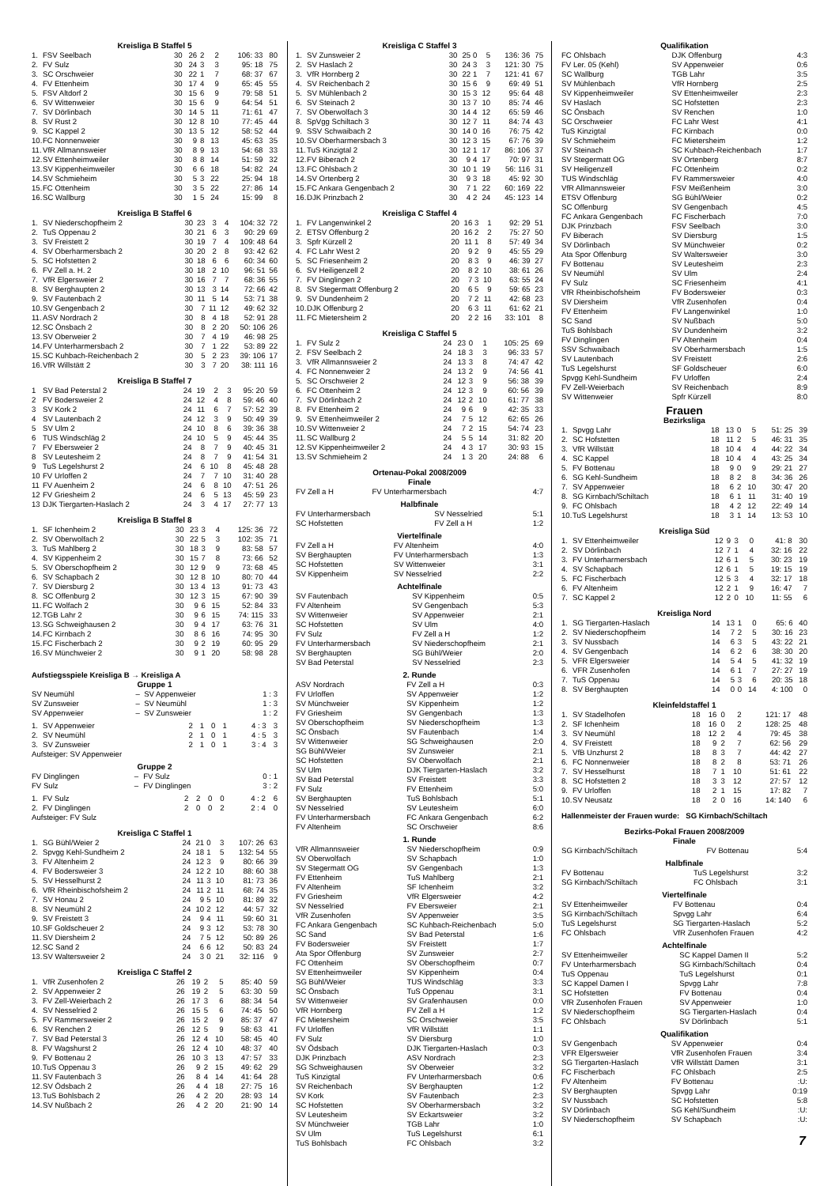Kreisliga B Staffel 5
| 1. | FSV Seelbach | 30 | 26 | 2 | 2 | 106: 33 | 80 |
| 2. | FV Sulz | 30 | 24 | 3 | 3 | 95: 18 | 75 |
| 3. | SC Orschweier | 30 | 22 | 1 | 7 | 68: 37 | 67 |
| 4. | FV Ettenheim | 30 | 17 | 4 | 9 | 65: 45 | 55 |
| 5. | FSV Altdorf 2 | 30 | 15 | 6 | 9 | 79: 58 | 51 |
| 6. | SV Wittenweier | 30 | 15 | 6 | 9 | 64: 54 | 51 |
| 7. | SV Dörlinbach | 30 | 14 | 5 | 11 | 71: 61 | 47 |
| 8. | SV Rust 2 | 30 | 12 | 8 | 10 | 77: 45 | 44 |
| 9. | SC Kappel 2 | 30 | 13 | 5 | 12 | 58: 52 | 44 |
| 10. | FC Nonnenweier | 30 | 9 | 8 | 13 | 45: 63 | 35 |
| 11. | VfR Allmannsweier | 30 | 8 | 9 | 13 | 54: 68 | 33 |
| 12. | SV Ettenheimweiler | 30 | 8 | 8 | 14 | 51: 59 | 32 |
| 13. | SV Kippenheimweiler | 30 | 6 | 6 | 18 | 54: 82 | 24 |
| 14. | SV Schmieheim | 30 | 5 | 3 | 22 | 25: 94 | 18 |
| 15. | FC Ottenheim | 30 | 3 | 5 | 22 | 27: 86 | 14 |
| 16. | SC Wallburg | 30 | 1 | 5 | 24 | 15: 99 | 8 |
Kreisliga B Staffel 6
| 1. | SV Niederschopfheim 2 | 30 | 23 | 3 | 4 | 104: 32 | 72 |
| 2. | TuS Oppenau 2 | 30 | 21 | 6 | 3 | 90: 29 | 69 |
| 3. | SV Freistett 2 | 30 | 19 | 7 | 4 | 109: 48 | 64 |
| 4. | SV Oberharmersbach 2 | 30 | 20 | 2 | 8 | 93: 42 | 62 |
| 5. | SC Hofstetten 2 | 30 | 18 | 6 | 6 | 60: 34 | 60 |
| 6. | FV Zell a. H. 2 | 30 | 18 | 2 | 10 | 96: 51 | 56 |
| 7. | VfR Elgersweier 2 | 30 | 16 | 7 | 7 | 68: 36 | 55 |
| 8. | SV Berghaupten 2 | 30 | 13 | 3 | 14 | 72: 66 | 42 |
| 9. | SV Fautenbach 2 | 30 | 11 | 5 | 14 | 53: 71 | 38 |
| 10. | SV Gengenbach 2 | 30 | 7 | 11 | 12 | 49: 62 | 32 |
| 11. | ASV Nordrach 2 | 30 | 8 | 4 | 18 | 52: 91 | 28 |
| 12. | SC Önsbach 2 | 30 | 8 | 2 | 20 | 50: 106 | 26 |
| 13. | SV Oberweier 2 | 30 | 7 | 4 | 19 | 46: 98 | 25 |
| 14. | FV Unterharmersbach 2 | 30 | 7 | 1 | 22 | 53: 89 | 22 |
| 15. | SC Kuhbach-Reichenbach 2 | 30 | 5 | 2 | 23 | 39: 106 | 17 |
| 16. | VfR Willstätt 2 | 30 | 3 | 7 | 20 | 38: 111 | 16 |
Kreisliga B Staffel 7
| 1 | SV Bad Peterstal 2 | 24 | 19 | 2 | 3 | 95: 20 | 59 |
| 2 | FV Bodersweier 2 | 24 | 12 | 4 | 8 | 59: 46 | 40 |
| 3 | SV Kork 2 | 24 | 11 | 6 | 7 | 57: 52 | 39 |
| 4 | SV Lautenbach 2 | 24 | 12 | 3 | 9 | 50: 49 | 39 |
| 5 | SV Ulm 2 | 24 | 10 | 8 | 6 | 39: 36 | 38 |
| 6 | TUS Windschläg 2 | 24 | 10 | 5 | 9 | 45: 44 | 35 |
| 7 | FV Ebersweier 2 | 24 | 8 | 7 | 9 | 40: 45 | 31 |
| 8 | SV Leutesheim 2 | 24 | 8 | 7 | 9 | 41: 54 | 31 |
| 9 | TuS Legelshurst 2 | 24 | 6 | 10 | 8 | 45: 48 | 28 |
| 10 | FV Urloffen 2 | 24 | 7 | 7 | 10 | 31: 40 | 28 |
| 11 | FV Auenheim 2 | 24 | 6 | 8 | 10 | 47: 51 | 26 |
| 12 | FV Griesheim 2 | 24 | 6 | 5 | 13 | 45: 59 | 23 |
| 13 | DJK Tiergarten-Haslach 2 | 24 | 3 | 4 | 17 | 27: 77 | 13 |
Kreisliga B Staffel 8
| 1. | SF Ichenheim 2 | 30 | 23 | 3 | 4 | 125: 36 | 72 |
| 2. | SV Oberwolfach 2 | 30 | 22 | 5 | 3 | 102: 35 | 71 |
| 3. | TuS Mahlberg 2 | 30 | 18 | 3 | 9 | 83: 58 | 57 |
| 4. | SV Kippenheim 2 | 30 | 15 | 7 | 8 | 73: 66 | 52 |
| 5. | SV Oberschopfheim 2 | 30 | 12 | 9 | 9 | 73: 68 | 45 |
| 6. | SV Schapbach 2 | 30 | 12 | 8 | 10 | 80: 70 | 44 |
| 7. | SV Diersburg 2 | 30 | 13 | 4 | 13 | 91: 73 | 43 |
| 8. | SC Offenburg 2 | 30 | 12 | 3 | 15 | 67: 90 | 39 |
| 11. | FC Wolfach 2 | 30 | 9 | 6 | 15 | 52: 84 | 33 |
| 12. | TGB Lahr 2 | 30 | 9 | 6 | 15 | 74: 115 | 33 |
| 13. | SG Schweighausen 2 | 30 | 9 | 4 | 17 | 63: 76 | 31 |
| 14. | FC Kirnbach 2 | 30 | 8 | 6 | 16 | 74: 95 | 30 |
| 15. | FC Fischerbach 2 | 30 | 9 | 2 | 19 | 60: 95 | 29 |
| 16. | SV Münchweier 2 | 30 | 9 | 1 | 20 | 58: 98 | 28 |
Aufstiegsspiele Kreisliga B → Kreisliga A
Gruppe 1
| SV Neumühl | – | SV Appenweier | 1 : 3 |
| SV Zunsweier | – | SV Neumühl | 1 : 3 |
| SV Appenweier | – | SV Zunsweier | 1 : 2 |
| 1. | SV Appenweier | 2 | 1 | 0 | 1 | 4 : 3 | 3 |
| 2. | SV Neumühl | 2 | 1 | 0 | 1 | 4 : 5 | 3 |
| 3. | SV Zunsweier | 2 | 1 | 0 | 1 | 3 : 4 | 3 |
Aufsteiger: SV Appenweier
Gruppe 2
| FV Dinglingen | – | FV Sulz | 0 : 1 |
| FV Sulz | – | FV Dinglingen | 3 : 2 |
| 1. | FV Sulz | 2 | 2 | 0 | 0 | 4 : 2 | 6 |
| 2. | FV Dinglingen | 2 | 0 | 0 | 2 | 2 : 4 | 0 |
Aufsteiger: FV Sulz
Kreisliga C Staffel 1
| 1. | SG Bühl/Weier 2 | 24 | 21 | 0 | 3 | 107: 26 | 63 |
| 2. | Spvgg Kehl-Sundheim 2 | 24 | 18 | 1 | 5 | 132: 54 | 55 |
| 3. | FV Altenheim 2 | 24 | 12 | 3 | 9 | 80: 66 | 39 |
| 4. | FV Bodersweier 3 | 24 | 12 | 2 | 10 | 88: 60 | 38 |
| 5. | SV Hesselhurst 2 | 24 | 11 | 3 | 10 | 81: 73 | 36 |
| 6. | VfR Rheinbischofsheim 2 | 24 | 11 | 2 | 11 | 68: 74 | 35 |
| 7. | SV Honau 2 | 24 | 9 | 5 | 10 | 81: 89 | 32 |
| 8. | SV Neumühl 2 | 24 | 10 | 2 | 12 | 44: 57 | 32 |
| 9. | SV Freistett 3 | 24 | 9 | 4 | 11 | 59: 60 | 31 |
| 10. | SF Goldscheuer 2 | 24 | 9 | 3 | 12 | 53: 78 | 30 |
| 11. | SV Diersheim 2 | 24 | 7 | 5 | 12 | 50: 89 | 26 |
| 12. | SC Sand 2 | 24 | 6 | 6 | 12 | 50: 83 | 24 |
| 13. | SV Waltersweier 2 | 24 | 3 | 0 | 21 | 32: 116 | 9 |
Kreisliga C Staffel 2
| 1. | VfR Zusenhofen 2 | 26 | 19 | 2 | 5 | 85: 40 | 59 |
| 2. | SV Appenweier 2 | 26 | 19 | 2 | 5 | 63: 30 | 59 |
| 3. | FV Zell-Weierbach 2 | 26 | 17 | 3 | 6 | 88: 34 | 54 |
| 4. | SV Nesselried 2 | 26 | 15 | 5 | 6 | 74: 45 | 50 |
| 5. | FV Rammersweier 2 | 26 | 15 | 2 | 9 | 85: 37 | 47 |
| 6. | SV Renchen 2 | 26 | 12 | 5 | 9 | 58: 63 | 41 |
| 7. | SV Bad Peterstal 3 | 26 | 12 | 4 | 10 | 58: 45 | 40 |
| 8. | FV Wagshurst 2 | 26 | 12 | 4 | 10 | 48: 37 | 40 |
| 9. | FV Bottenau 2 | 26 | 10 | 3 | 13 | 47: 57 | 33 |
| 10. | TuS Oppenau 3 | 26 | 9 | 2 | 15 | 49: 62 | 29 |
| 11. | SV Fautenbach 3 | 26 | 8 | 4 | 14 | 41: 64 | 28 |
| 12. | SV Ödsbach 2 | 26 | 4 | 4 | 18 | 27: 75 | 16 |
| 13. | TuS Bohlsbach 2 | 26 | 4 | 2 | 20 | 28: 93 | 14 |
| 14. | SV Nußbach 2 | 26 | 4 | 2 | 20 | 21: 90 | 14 |
Kreisliga C Staffel 3
| 1. | SV Zunsweier 2 | 30 | 25 | 0 | 5 | 136: 36 | 75 |
| 2. | SV Haslach 2 | 30 | 24 | 3 | 3 | 121: 30 | 75 |
| 3. | VfR Hornberg 2 | 30 | 22 | 1 | 7 | 121: 41 | 67 |
| 4. | SV Reichenbach 2 | 30 | 15 | 6 | 9 | 69: 49 | 51 |
| 5. | SV Mühlenbach 2 | 30 | 15 | 3 | 12 | 95: 64 | 48 |
| 6. | SV Steinach 2 | 30 | 13 | 7 | 10 | 85: 74 | 46 |
| 7. | SV Oberwolfach 3 | 30 | 14 | 4 | 12 | 65: 59 | 46 |
| 8. | SpVgg Schiltach 3 | 30 | 12 | 7 | 11 | 84: 74 | 43 |
| 9. | SSV Schwaibach 2 | 30 | 14 | 0 | 16 | 76: 75 | 42 |
| 10. | SV Oberharmersbach 3 | 30 | 12 | 3 | 15 | 67: 76 | 39 |
| 11. | TuS Kinzigtal 2 | 30 | 12 | 1 | 17 | 86: 106 | 37 |
| 12. | FV Biberach 2 | 30 | 9 | 4 | 17 | 70: 97 | 31 |
| 13. | FC Ohlsbach 2 | 30 | 10 | 1 | 19 | 56: 116 | 31 |
| 14. | SV Ortenberg 2 | 30 | 9 | 3 | 18 | 45: 92 | 30 |
| 15. | FC Ankara Gengenbach 2 | 30 | 7 | 1 | 22 | 60: 169 | 22 |
| 16. | DJK Prinzbach 2 | 30 | 4 | 2 | 24 | 45: 123 | 14 |
Kreisliga C Staffel 4
| 1. | FV Langenwinkel 2 | 20 | 16 | 3 | 1 | 92: 29 | 51 |
| 2. | ETSV Offenburg 2 | 20 | 16 | 2 | 2 | 75: 27 | 50 |
| 3. | Spfr Kürzell 2 | 20 | 11 | 1 | 8 | 57: 49 | 34 |
| 4. | FC Lahr West 2 | 20 | 9 | 2 | 9 | 45: 55 | 29 |
| 5. | SC Friesenheim 2 | 20 | 8 | 3 | 9 | 46: 39 | 27 |
| 6. | SV Heiligenzell 2 | 20 | 8 | 2 | 10 | 38: 61 | 26 |
| 7. | FV Dinglingen 2 | 20 | 7 | 3 | 10 | 63: 55 | 24 |
| 8. | SV Stegermatt Offenburg 2 | 20 | 6 | 5 | 9 | 59: 65 | 23 |
| 9. | SV Dundenheim 2 | 20 | 7 | 2 | 11 | 42: 68 | 23 |
| 10. | DJK Offenburg 2 | 20 | 6 | 3 | 11 | 61: 62 | 21 |
| 11. | FC Mietersheim 2 | 20 | 2 | 2 | 16 | 33: 101 | 8 |
Kreisliga C Staffel 5
| 1. | FV Sulz 2 | 24 | 23 | 0 | 1 | 105: 25 | 69 |
| 2. | FSV Seelbach 2 | 24 | 18 | 3 | 3 | 96: 33 | 57 |
| 3. | VfR Allmannsweier 2 | 24 | 13 | 3 | 8 | 74: 47 | 42 |
| 4. | FC Nonnenweier 2 | 24 | 13 | 2 | 9 | 74: 56 | 41 |
| 5. | SC Orschweier 2 | 24 | 12 | 3 | 9 | 56: 38 | 39 |
| 6. | FC Ottenheim 2 | 24 | 12 | 3 | 9 | 60: 56 | 39 |
| 7. | SV Dörlinbach 2 | 24 | 12 | 2 | 10 | 61: 77 | 38 |
| 8. | FV Ettenheim 2 | 24 | 9 | 6 | 9 | 42: 35 | 33 |
| 9. | SV Ettenheimweiler 2 | 24 | 7 | 5 | 12 | 62: 65 | 26 |
| 10. | SV Wittenweier 2 | 24 | 7 | 2 | 15 | 54: 74 | 23 |
| 11. | SC Wallburg 2 | 24 | 5 | 5 | 14 | 31: 82 | 20 |
| 12. | SV Kippenheimweiler 2 | 24 | 4 | 3 | 17 | 30: 93 | 15 |
| 13. | SV Schmieheim 2 | 24 | 1 | 3 | 20 | 24: 88 | 6 |
Ortenau-Pokal 2008/2009
Finale
| FV Zell a H | FV Unterharmersbach | 4:7 |
Halbfinale
| FV Unterharmersbach | SV Nesselried | 5:1 |
| SC Hofstetten | FV Zell a H | 1:2 |
Viertelfinale
| FV Zell a H | FV Altenheim | 4:0 |
| SV Berghaupten | FV Unterharmersbach | 1:3 |
| SC Hofstetten | SV Wittenweier | 3:1 |
| SV Kippenheim | SV Nesselried | 2:2 |
Achtelfinale
| SV Fautenbach | SV Kippenheim | 0:5 |
| FV Altenheim | SV Gengenbach | 5:3 |
| SV Wittenweier | SV Appenweier | 2:1 |
| SC Hofstetten | SV Ulm | 4:0 |
| FV Sulz | FV Zell a H | 1:2 |
| FV Unterharmersbach | SV Niederschopfheim | 2:1 |
| SV Berghaupten | SG Bühl/Weier | 2:0 |
| SV Bad Peterstal | SV Nesselried | 2:3 |
2. Runde
| ASV Nordrach | FV Zell a H | 0:3 |
| FV Urloffen | SV Appenweier | 1:2 |
| SV Münchweier | SV Kippenheim | 1:2 |
| FV Griesheim | SV Gengenbach | 1:3 |
| SV Oberschopfheim | SV Niederschopfheim | 1:3 |
| SC Önsbach | SV Fautenbach | 1:4 |
| SV Wittenweier | SG Schweighausen | 2:0 |
| SG Bühl/Weier | SV Zunsweier | 2:1 |
| SC Hofstetten | SV Oberwolfach | 2:1 |
| SV Ulm | DJK Tiergarten-Haslach | 3:2 |
| SV Bad Peterstal | SV Freistett | 3:3 |
| FV Sulz | FV Ettenheim | 5:0 |
| SV Berghaupten | TuS Bohlsbach | 5:1 |
| SV Nesselried | SV Leutesheim | 6:0 |
| FV Unterharmersbach | FC Ankara Gengenbach | 6:2 |
| FV Altenheim | SC Orschweier | 8:6 |
1. Runde
| VfR Allmannsweier | SV Niederschopfheim | 0:9 |
| SV Oberwolfach | SV Schapbach | 1:0 |
| SV Stegermatt OG | SV Gengenbach | 1:3 |
| FV Ettenheim | TuS Mahlberg | 2:1 |
| FV Altenheim | SF Ichenheim | 3:2 |
| FV Griesheim | VfR Elgersweier | 4:2 |
| SV Nesselried | FV Ebersweier | 2:1 |
| VfR Zusenhofen | SV Appenweier | 3:5 |
| FC Ankara Gengenbach | SC Kuhbach-Reichenbach | 5:0 |
| SC Sand | SV Bad Peterstal | 1:6 |
| FV Bodersweier | SV Freistett | 1:7 |
| Ata Spor Offenburg | SV Zunsweier | 2:7 |
| FC Ottenheim | SV Oberschopfheim | 0:7 |
| SV Ettenheimweiler | SV Kippenheim | 0:4 |
| SG Bühl/Weier | TUS Windschläg | 3:3 |
| SC Önsbach | TuS Oppenau | 3:1 |
| SV Wittenweier | SV Grafenhausen | 0:0 |
| VfR Hornberg | FV Zell a H | 1:2 |
| FC Mietersheim | SC Orschweier | 3:5 |
| FV Urloffen | VfR Willstätt | 1:1 |
| FV Sulz | SV Diersburg | 1:0 |
| SV Ödsbach | DJK Tiergarten-Haslach | 0:3 |
| DJK Prinzbach | ASV Nordrach | 2:3 |
| SG Schweighausen | SV Oberweier | 3:2 |
| TuS Kinzigtal | FV Unterharmersbach | 0:6 |
| SV Reichenbach | SV Berghaupten | 1:2 |
| SV Kork | SV Fautenbach | 2:3 |
| SC Hofstetten | SV Oberharmersbach | 3:2 |
| SV Leutesheim | SV Eckartsweier | 3:2 |
| SV Münchweier | TGB Lahr | 1:0 |
| SV Ulm | TuS Legelshurst | 6:1 |
| TuS Bohlsbach | FC Ohlsbach | 3:2 |
Qualifikation
| FC Ohlsbach | DJK Offenburg | 4:3 |
| FV Ler. 05 (Kehl) | SV Appenweier | 0:6 |
| SC Wallburg | TGB Lahr | 3:5 |
| SV Mühlenbach | VfR Hornberg | 2:5 |
| SV Kippenheimweiler | SV Ettenheimweiler | 2:3 |
| SV Haslach | SC Hofstetten | 2:3 |
| SC Önsbach | SV Renchen | 1:0 |
| SC Orschweier | FC Lahr West | 4:1 |
| TuS Kinzigtal | FC Kirnbach | 0:0 |
| SV Schmieheim | FC Mietersheim | 1:2 |
| SV Steinach | SC Kuhbach-Reichenbach | 1:7 |
| SV Stegermatt OG | SV Ortenberg | 8:7 |
| SV Heiligenzell | FC Ottenheim | 0:2 |
| TUS Windschläg | FV Rammersweier | 4:0 |
| VfR Allmannsweier | FSV Meißenheim | 3:0 |
| ETSV Offenburg | SG Bühl/Weier | 0:2 |
| SC Offenburg | SV Gengenbach | 4:5 |
| FC Ankara Gengenbach | FC Fischerbach | 7:0 |
| DJK Prinzbach | FSV Seelbach | 3:0 |
| FV Biberach | SV Diersburg | 1:5 |
| SV Dörlinbach | SV Münchweier | 0:2 |
| Ata Spor Offenburg | SV Waltersweier | 3:0 |
| FV Bottenau | SV Leutesheim | 2:3 |
| SV Neumühl | SV Ulm | 2:4 |
| FV Sulz | SC Friesenheim | 4:1 |
| VfR Rheinbischofsheim | FV Bodersweier | 0:3 |
| SV Diersheim | VfR Zusenhofen | 0:4 |
| FV Ettenheim | FV Langenwinkel | 1:0 |
| SC Sand | SV Nußbach | 5:0 |
| TuS Bohlsbach | SV Dundenheim | 3:2 |
| FV Dinglingen | FV Altenheim | 0:4 |
| SSV Schwaibach | SV Oberharmersbach | 1:5 |
| SV Lautenbach | SV Freistett | 2:6 |
| TuS Legelshurst | SF Goldscheuer | 6:0 |
| Spvgg Kehl-Sundheim | FV Urloffen | 2:4 |
| FV Zell-Weierbach | SV Reichenbach | 8:9 |
| SV Wittenweier | Spfr Kürzell | 8:0 |
Frauen
Bezirksliga
| 1. | Spvgg Lahr | 18 | 13 | 0 | 5 | 51: 25 | 39 |
| 2. | SC Hofstetten | 18 | 11 | 2 | 5 | 46: 31 | 35 |
| 3. | VfR Willstätt | 18 | 10 | 4 | 4 | 44: 22 | 34 |
| 4. | SC Kappel | 18 | 10 | 4 | 4 | 43: 25 | 34 |
| 5. | FV Bottenau | 18 | 9 | 0 | 9 | 29: 21 | 27 |
| 6. | SG Kehl-Sundheim | 18 | 8 | 2 | 8 | 34: 36 | 26 |
| 7. | SV Appenweier | 18 | 6 | 2 | 10 | 30: 47 | 20 |
| 8. | SG Kirnbach/Schiltach | 18 | 6 | 1 | 11 | 31: 40 | 19 |
| 9. | FC Ohlsbach | 18 | 4 | 2 | 12 | 22: 49 | 14 |
| 10. | TuS Legelshurst | 18 | 3 | 1 | 14 | 13: 53 | 10 |
Kreisliga Süd
| 1. | SV Ettenheimweiler | 12 | 9 | 3 | 0 | 41: 8 | 30 |
| 2. | SV Dörlinbach | 12 | 7 | 1 | 4 | 32: 16 | 22 |
| 3. | FV Unterharmersbach | 12 | 6 | 1 | 5 | 30: 23 | 19 |
| 4. | SV Schapbach | 12 | 6 | 1 | 5 | 19: 15 | 19 |
| 5. | FC Fischerbach | 12 | 5 | 3 | 4 | 32: 17 | 18 |
| 6. | FV Altenheim | 12 | 2 | 1 | 9 | 16: 47 | 7 |
| 7. | SC Kappel 2 | 12 | 2 | 0 | 10 | 11: 55 | 6 |
Kreisliga Nord
| 1. | SG Tiergarten-Haslach | 14 | 13 | 1 | 0 | 65: 6 | 40 |
| 2. | SV Niederschopfheim | 14 | 7 | 2 | 5 | 30: 16 | 23 |
| 3. | SV Nussbach | 14 | 6 | 3 | 5 | 43: 22 | 21 |
| 4. | SV Gengenbach | 14 | 6 | 2 | 6 | 38: 30 | 20 |
| 5. | VFR Elgersweier | 14 | 5 | 4 | 5 | 41: 32 | 19 |
| 6. | VFR Zusenhofen | 14 | 6 | 1 | 7 | 27: 27 | 19 |
| 7. | TuS Oppenau | 14 | 5 | 3 | 6 | 20: 35 | 18 |
| 8. | SV Berghaupten | 14 | 0 | 0 | 14 | 4: 100 | 0 |
Kleinfeldstaffel 1
| 1. | SV Stadelhofen | 18 | 16 | 0 | 2 | 121: 17 | 48 |
| 2. | SF Ichenheim | 18 | 16 | 0 | 2 | 128: 25 | 48 |
| 3. | SV Neumühl | 18 | 12 | 2 | 4 | 79: 45 | 38 |
| 4. | SV Freistett | 18 | 9 | 2 | 7 | 62: 56 | 29 |
| 5. | VfB Unzhurst 2 | 18 | 8 | 3 | 7 | 44: 42 | 27 |
| 6. | FC Nonnenweier | 18 | 8 | 2 | 8 | 53: 71 | 26 |
| 7. | SV Hesselhurst | 18 | 7 | 1 | 10 | 51: 61 | 22 |
| 8. | SC Hofstetten 2 | 18 | 3 | 3 | 12 | 27: 57 | 12 |
| 9. | FV Urloffen | 18 | 2 | 1 | 15 | 17: 82 | 7 |
| 10. | SV Neusatz | 18 | 2 | 0 | 16 | 14: 140 | 6 |
Hallenmeister der Frauen wurde: SG Kirnbach/Schiltach
Bezirks-Pokal Frauen 2008/2009
Finale
| SG Kirnbach/Schiltach | FV Bottenau | 5:4 |
Halbfinale
| FV Bottenau | TuS Legelshurst | 3:2 |
| SG Kirnbach/Schiltach | FC Ohlsbach | 3:1 |
Viertelfinale
| SV Ettenheimweiler | FV Bottenau | 0:4 |
| SG Kirnbach/Schiltach | Spvgg Lahr | 6:4 |
| TuS Legelshurst | SG Tiergarten-Haslach | 5:2 |
| FC Ohlsbach | VfR Zusenhofen Frauen | 4:2 |
Achtelfinale
| SV Ettenheimweiler | SC Kappel Damen II | 5:2 |
| FV Unterharmersbach | SG Kirnbach/Schiltach | 0:4 |
| TuS Oppenau | TuS Legelshurst | 0:1 |
| SC Kappel Damen I | Spvgg Lahr | 7:8 |
| SC Hofstetten | FV Bottenau | 0:4 |
| VfR Zusenhofen Frauen | SV Appenweier | 1:0 |
| SV Niederschopfheim | SG Tiergarten-Haslach | 0:4 |
| FC Ohlsbach | SV Dörlinbach | 5:1 |
Qualifikation
| SV Gengenbach | SV Appenweier | 0:4 |
| VFR Elgersweier | VfR Zusenhofen Frauen | 3:4 |
| SG Tiergarten-Haslach | VfR Willstätt Damen | 3:1 |
| FC Fischerbach | FC Ohlsbach | 2:5 |
| FV Altenheim | FV Bottenau | :U: |
| SV Berghaupten | Spvgg Lahr | 0:19 |
| SV Nussbach | SC Hofstetten | 5:8 |
| SV Dörlinbach | SG Kehl/Sundheim | :U: |
| SV Niederschopfheim | SV Schapbach | :U: |
7